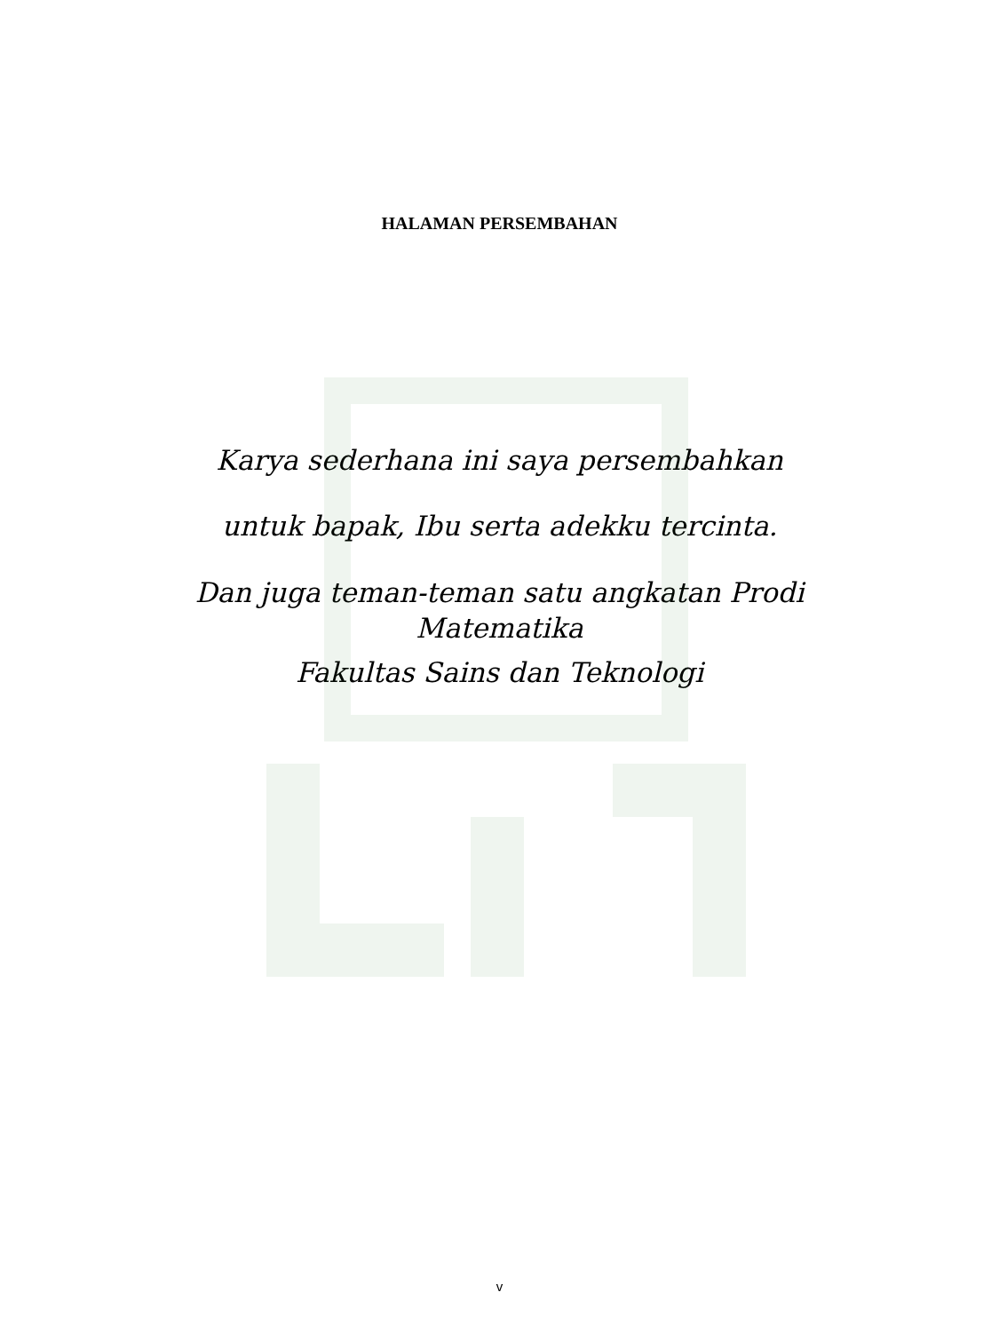HALAMAN PERSEMBAHAN
Karya sederhana ini saya persembahkan
untuk bapak, Ibu serta adekku tercinta.
Dan juga teman-teman satu angkatan Prodi
Matematika
Fakultas Sains dan Teknologi
v